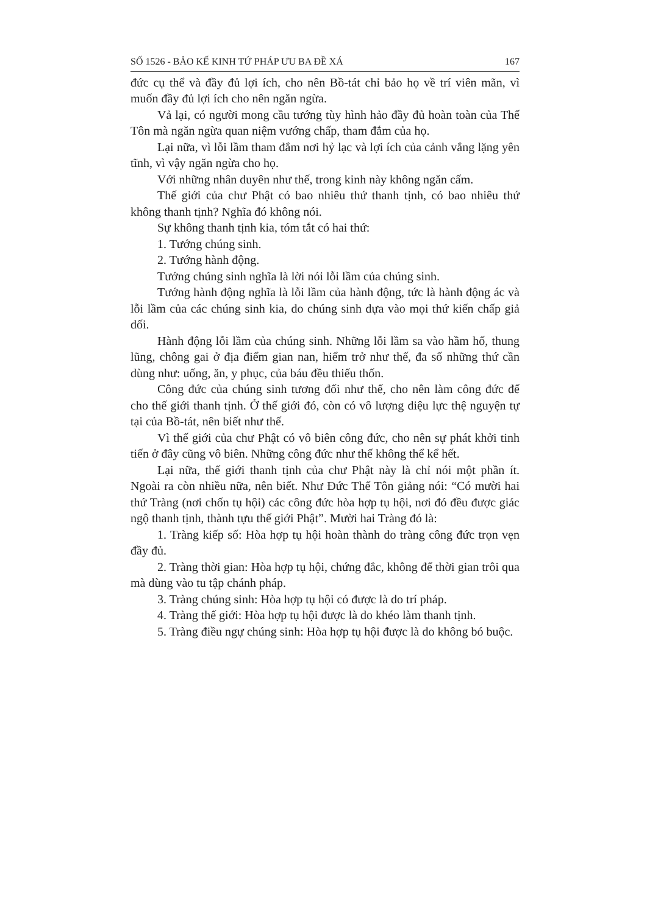SỐ 1526 - BẢO KẾ KINH TỨ PHÁP ƯU BA ĐỀ XÁ 167
đức cụ thể và đầy đủ lợi ích, cho nên Bồ-tát chỉ bảo họ về trí viên mãn, vì muốn đầy đủ lợi ích cho nên ngăn ngừa.
Vả lại, có người mong cầu tướng tùy hình hảo đầy đủ hoàn toàn của Thế Tôn mà ngăn ngừa quan niệm vướng chấp, tham đắm của họ.
Lại nữa, vì lỗi lầm tham đắm nơi hỷ lạc và lợi ích của cảnh vắng lặng yên tĩnh, vì vậy ngăn ngừa cho họ.
Với những nhân duyên như thế, trong kinh này không ngăn cấm.
Thế giới của chư Phật có bao nhiêu thứ thanh tịnh, có bao nhiêu thứ không thanh tịnh? Nghĩa đó không nói.
Sự không thanh tịnh kia, tóm tắt có hai thứ:
1. Tướng chúng sinh.
2. Tướng hành động.
Tướng chúng sinh nghĩa là lời nói lỗi lầm của chúng sinh.
Tướng hành động nghĩa là lỗi lầm của hành động, tức là hành động ác và lỗi lầm của các chúng sinh kia, do chúng sinh dựa vào mọi thứ kiến chấp giả dối.
Hành động lỗi lầm của chúng sinh. Những lỗi lầm sa vào hầm hố, thung lũng, chông gai ở địa điểm gian nan, hiểm trở như thế, đa số những thứ cần dùng như: uống, ăn, y phục, của báu đều thiếu thốn.
Công đức của chúng sinh tương đối như thế, cho nên làm công đức để cho thế giới thanh tịnh. Ở thế giới đó, còn có vô lượng diệu lực thệ nguyện tự tại của Bồ-tát, nên biết như thế.
Vì thế giới của chư Phật có vô biên công đức, cho nên sự phát khởi tinh tiến ở đây cũng vô biên. Những công đức như thế không thể kể hết.
Lại nữa, thế giới thanh tịnh của chư Phật này là chỉ nói một phần ít. Ngoài ra còn nhiều nữa, nên biết. Như Đức Thế Tôn giảng nói: “Có mười hai thứ Tràng (nơi chốn tụ hội) các công đức hòa hợp tụ hội, nơi đó đều được giác ngộ thanh tịnh, thành tựu thế giới Phật”. Mười hai Tràng đó là:
1. Tràng kiếp số: Hòa hợp tụ hội hoàn thành do tràng công đức trọn vẹn đầy đủ.
2. Tràng thời gian: Hòa hợp tụ hội, chứng đắc, không để thời gian trôi qua mà dùng vào tu tập chánh pháp.
3. Tràng chúng sinh: Hòa hợp tụ hội có được là do trí pháp.
4. Tràng thế giới: Hòa hợp tụ hội được là do khéo làm thanh tịnh.
5. Tràng điều ngự chúng sinh: Hòa hợp tụ hội được là do không bó buộc.